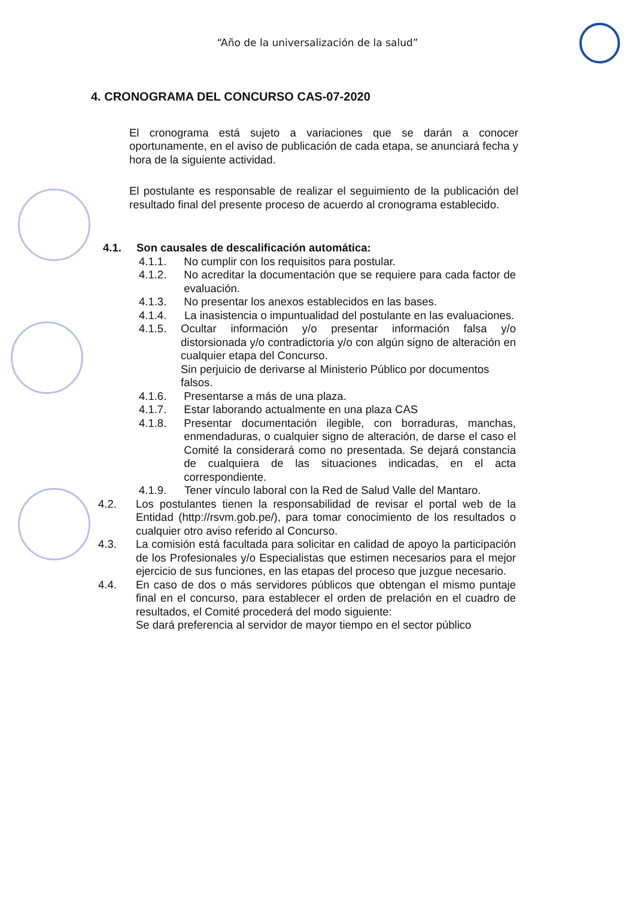“Año de la universalización de la salud”
4. CRONOGRAMA DEL CONCURSO CAS-07-2020
El cronograma está sujeto a variaciones que se darán a conocer oportunamente, en el aviso de publicación de cada etapa, se anunciará fecha y hora de la siguiente actividad.
El postulante es responsable de realizar el seguimiento de la publicación del resultado final del presente proceso de acuerdo al cronograma establecido.
4.1. Son causales de descalificación automática:
4.1.1. No cumplir con los requisitos para postular.
4.1.2. No acreditar la documentación que se requiere para cada factor de evaluación.
4.1.3. No presentar los anexos establecidos en las bases.
4.1.4. La inasistencia o impuntualidad del postulante en las evaluaciones.
4.1.5. Ocultar información y/o presentar información falsa y/o distorsionada y/o contradictoria y/o con algún signo de alteración en cualquier etapa del Concurso.
Sin perjuicio de derivarse al Ministerio Público por documentos falsos.
4.1.6. Presentarse a más de una plaza.
4.1.7. Estar laborando actualmente en una plaza CAS
4.1.8. Presentar documentación ilegible, con borraduras, manchas, enmendaduras, o cualquier signo de alteración, de darse el caso el Comité la considerará como no presentada. Se dejará constancia de cualquiera de las situaciones indicadas, en el acta correspondiente.
4.1.9. Tener vínculo laboral con la Red de Salud Valle del Mantaro.
4.2. Los postulantes tienen la responsabilidad de revisar el portal web de la Entidad (http://rsvm.gob.pe/), para tomar conocimiento de los resultados o cualquier otro aviso referido al Concurso.
4.3. La comisión está facultada para solicitar en calidad de apoyo la participación de los Profesionales y/o Especialistas que estimen necesarios para el mejor ejercicio de sus funciones, en las etapas del proceso que juzgue necesario.
4.4. En caso de dos o más servidores públicos que obtengan el mismo puntaje final en el concurso, para establecer el orden de prelación en el cuadro de resultados, el Comité procederá del modo siguiente:
Se dará preferencia al servidor de mayor tiempo en el sector público